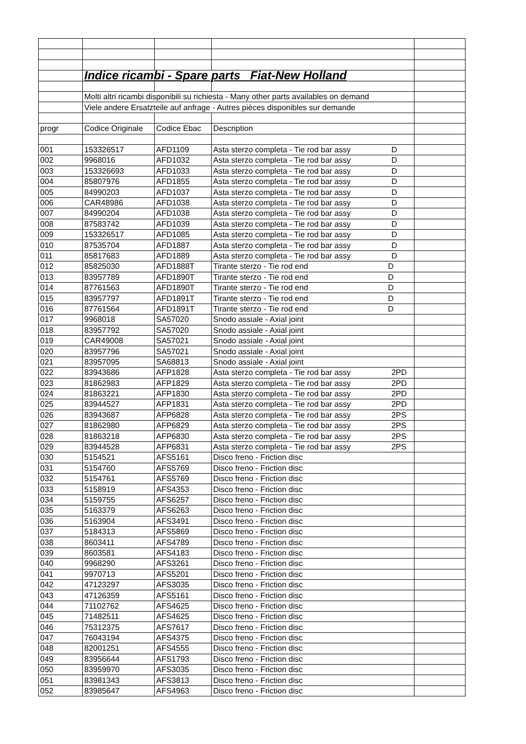| | Indice ricambi - Spare parts Fiat-New Holland | | | |
| | Molti altri ricambi disponibili su richiesta - Many other parts availables on demand | | | |
| | Viele andere Ersatzteile auf anfrage - Autres pièces disponibles sur demande | | | |
| progr | Codice Originale | Codice Ebac | Description | |
| 001 | 153326517 | AFD1109 | Asta sterzo completa - Tie rod bar assy D | |
| 002 | 9968016 | AFD1032 | Asta sterzo completa - Tie rod bar assy D | |
| 003 | 153326693 | AFD1033 | Asta sterzo completa - Tie rod bar assy D | |
| 004 | 85807976 | AFD1855 | Asta sterzo completa - Tie rod bar assy D | |
| 005 | 84990203 | AFD1037 | Asta sterzo completa - Tie rod bar assy D | |
| 006 | CAR48986 | AFD1038 | Asta sterzo completa - Tie rod bar assy D | |
| 007 | 84990204 | AFD1038 | Asta sterzo completa - Tie rod bar assy D | |
| 008 | 87583742 | AFD1039 | Asta sterzo completa - Tie rod bar assy D | |
| 009 | 153326517 | AFD1085 | Asta sterzo completa - Tie rod bar assy D | |
| 010 | 87535704 | AFD1887 | Asta sterzo completa - Tie rod bar assy D | |
| 011 | 85817683 | AFD1889 | Asta sterzo completa - Tie rod bar assy D | |
| 012 | 85825030 | AFD1888T | Tirante sterzo - Tie rod end D | |
| 013 | 83957789 | AFD1890T | Tirante sterzo - Tie rod end D | |
| 014 | 87761563 | AFD1890T | Tirante sterzo - Tie rod end D | |
| 015 | 83957797 | AFD1891T | Tirante sterzo - Tie rod end D | |
| 016 | 87761564 | AFD1891T | Tirante sterzo - Tie rod end D | |
| 017 | 9968018 | SA57020 | Snodo assiale - Axial joint | |
| 018 | 83957792 | SA57020 | Snodo assiale - Axial joint | |
| 019 | CAR49008 | SA57021 | Snodo assiale - Axial joint | |
| 020 | 83957796 | SA57021 | Snodo assiale - Axial joint | |
| 021 | 83957095 | SA68813 | Snodo assiale - Axial joint | |
| 022 | 83943686 | AFP1828 | Asta sterzo completa - Tie rod bar assy 2PD | |
| 023 | 81862983 | AFP1829 | Asta sterzo completa - Tie rod bar assy 2PD | |
| 024 | 81863221 | AFP1830 | Asta sterzo completa - Tie rod bar assy 2PD | |
| 025 | 83944527 | AFP1831 | Asta sterzo completa - Tie rod bar assy 2PD | |
| 026 | 83943687 | AFP6828 | Asta sterzo completa - Tie rod bar assy 2PS | |
| 027 | 81862980 | AFP6829 | Asta sterzo completa - Tie rod bar assy 2PS | |
| 028 | 81863218 | AFP6830 | Asta sterzo completa - Tie rod bar assy 2PS | |
| 029 | 83944528 | AFP6831 | Asta sterzo completa - Tie rod bar assy 2PS | |
| 030 | 5154521 | AFS5161 | Disco freno - Friction disc | |
| 031 | 5154760 | AFS5769 | Disco freno - Friction disc | |
| 032 | 5154761 | AFS5769 | Disco freno - Friction disc | |
| 033 | 5158919 | AFS4353 | Disco freno - Friction disc | |
| 034 | 5159755 | AFS6257 | Disco freno - Friction disc | |
| 035 | 5163379 | AFS6263 | Disco freno - Friction disc | |
| 036 | 5163904 | AFS3491 | Disco freno - Friction disc | |
| 037 | 5184313 | AFS5869 | Disco freno - Friction disc | |
| 038 | 8603411 | AFS4789 | Disco freno - Friction disc | |
| 039 | 8603581 | AFS4183 | Disco freno - Friction disc | |
| 040 | 9968290 | AFS3261 | Disco freno - Friction disc | |
| 041 | 9970713 | AFS5201 | Disco freno - Friction disc | |
| 042 | 47123297 | AFS3035 | Disco freno - Friction disc | |
| 043 | 47126359 | AFS5161 | Disco freno - Friction disc | |
| 044 | 71102762 | AFS4625 | Disco freno - Friction disc | |
| 045 | 71482511 | AFS4625 | Disco freno - Friction disc | |
| 046 | 75312375 | AFS7617 | Disco freno - Friction disc | |
| 047 | 76043194 | AFS4375 | Disco freno - Friction disc | |
| 048 | 82001251 | AFS4555 | Disco freno - Friction disc | |
| 049 | 83956644 | AFS1793 | Disco freno - Friction disc | |
| 050 | 83959970 | AFS3035 | Disco freno - Friction disc | |
| 051 | 83981343 | AFS3813 | Disco freno - Friction disc | |
| 052 | 83985647 | AFS4963 | Disco freno - Friction disc | |